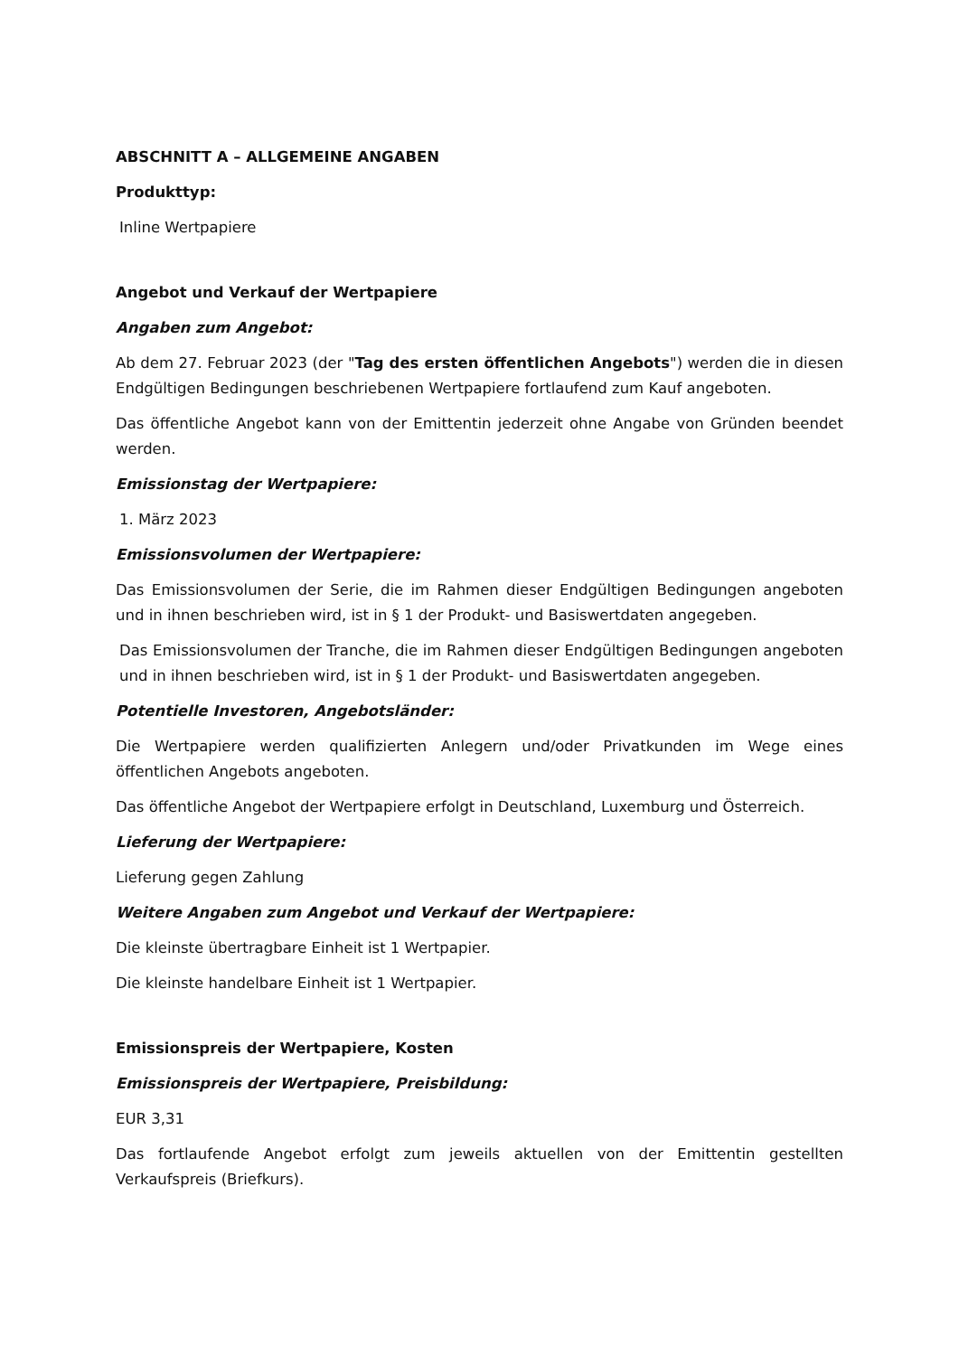ABSCHNITT A – ALLGEMEINE ANGABEN
Produkttyp:
Inline Wertpapiere
Angebot und Verkauf der Wertpapiere
Angaben zum Angebot:
Ab dem 27. Februar 2023 (der "Tag des ersten öffentlichen Angebots") werden die in diesen Endgültigen Bedingungen beschriebenen Wertpapiere fortlaufend zum Kauf angeboten.
Das öffentliche Angebot kann von der Emittentin jederzeit ohne Angabe von Gründen beendet werden.
Emissionstag der Wertpapiere:
1. März 2023
Emissionsvolumen der Wertpapiere:
Das Emissionsvolumen der Serie, die im Rahmen dieser Endgültigen Bedingungen angeboten und in ihnen beschrieben wird, ist in § 1 der Produkt- und Basiswertdaten angegeben.
Das Emissionsvolumen der Tranche, die im Rahmen dieser Endgültigen Bedingungen angeboten und in ihnen beschrieben wird, ist in § 1 der Produkt- und Basiswertdaten angegeben.
Potentielle Investoren, Angebotsländer:
Die Wertpapiere werden qualifizierten Anlegern und/oder Privatkunden im Wege eines öffentlichen Angebots angeboten.
Das öffentliche Angebot der Wertpapiere erfolgt in Deutschland, Luxemburg und Österreich.
Lieferung der Wertpapiere:
Lieferung gegen Zahlung
Weitere Angaben zum Angebot und Verkauf der Wertpapiere:
Die kleinste übertragbare Einheit ist 1 Wertpapier.
Die kleinste handelbare Einheit ist 1 Wertpapier.
Emissionspreis der Wertpapiere, Kosten
Emissionspreis der Wertpapiere, Preisbildung:
EUR 3,31
Das fortlaufende Angebot erfolgt zum jeweils aktuellen von der Emittentin gestellten Verkaufspreis (Briefkurs).